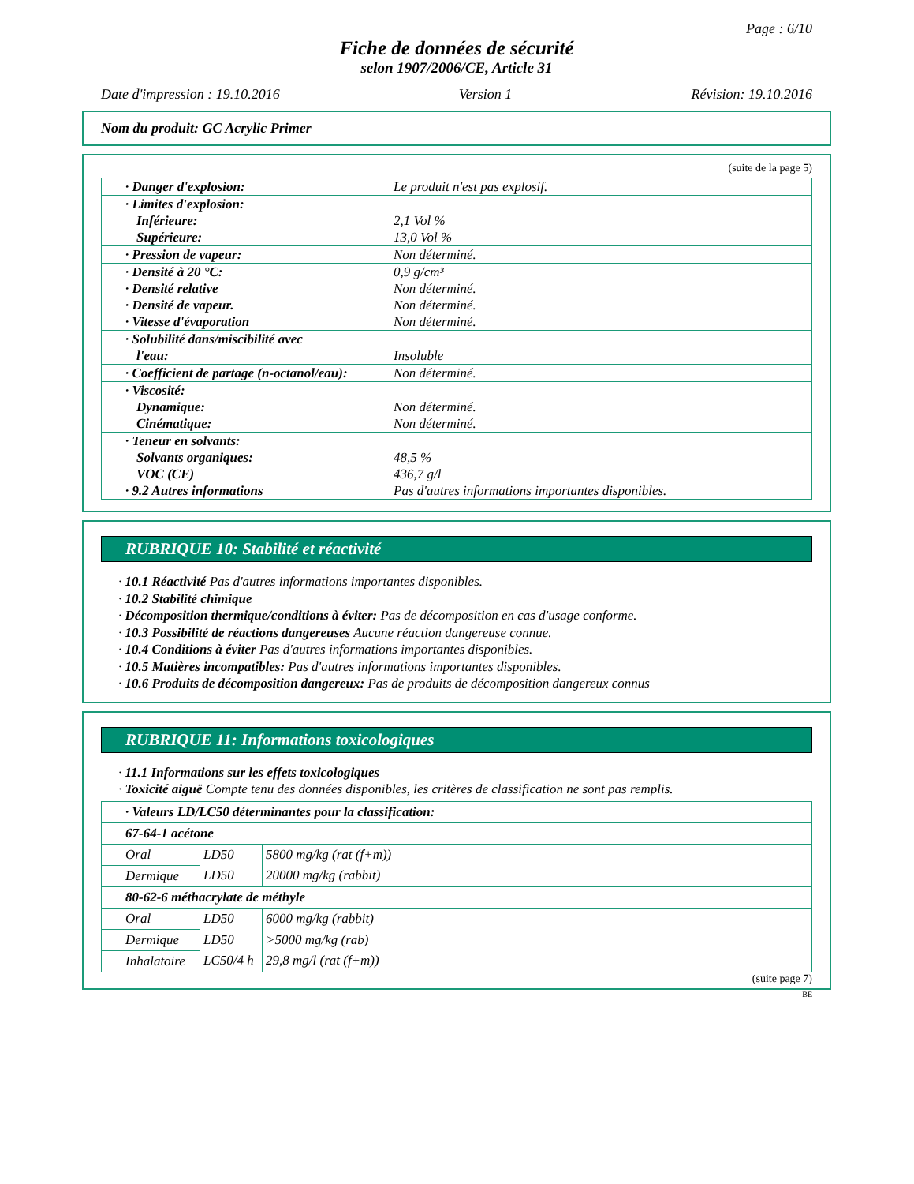Page : 6/10
Fiche de données de sécurité
selon 1907/2006/CE, Article 31
Date d'impression : 19.10.2016 Version 1 Révision: 19.10.2016
Nom du produit: GC Acrylic Primer
(suite de la page 5)
| · Danger d'explosion: | Le produit n'est pas explosif. |
| · Limites d'explosion: Inférieure: Supérieure: | 2,1 Vol % 13,0 Vol % |
| · Pression de vapeur: | Non déterminé. |
| · Densité à 20 °C: · Densité relative · Densité de vapeur. · Vitesse d'évaporation | 0,9 g/cm³ Non déterminé. Non déterminé. Non déterminé. |
| · Solubilité dans/miscibilité avec l'eau: | Insoluble |
| · Coefficient de partage (n-octanol/eau): | Non déterminé. |
| · Viscosité: Dynamique: Cinématique: | Non déterminé. Non déterminé. |
| · Teneur en solvants: Solvants organiques: VOC (CE) · 9.2 Autres informations | 48,5 % 436,7 g/l Pas d'autres informations importantes disponibles. |
RUBRIQUE 10: Stabilité et réactivité
· 10.1 Réactivité Pas d'autres informations importantes disponibles.
· 10.2 Stabilité chimique
· Décomposition thermique/conditions à éviter: Pas de décomposition en cas d'usage conforme.
· 10.3 Possibilité de réactions dangereuses Aucune réaction dangereuse connue.
· 10.4 Conditions à éviter Pas d'autres informations importantes disponibles.
· 10.5 Matières incompatibles: Pas d'autres informations importantes disponibles.
· 10.6 Produits de décomposition dangereux: Pas de produits de décomposition dangereux connus
RUBRIQUE 11: Informations toxicologiques
· 11.1 Informations sur les effets toxicologiques
· Toxicité aiguë Compte tenu des données disponibles, les critères de classification ne sont pas remplis.
| · Valeurs LD/LC50 déterminantes pour la classification: | | |
| 67-64-1 acétone | | |
| Oral | LD50 | 5800 mg/kg (rat (f+m)) |
| Dermique | LD50 | 20000 mg/kg (rabbit) |
| 80-62-6 méthacrylate de méthyle | | |
| Oral | LD50 | 6000 mg/kg (rabbit) |
| Dermique | LD50 | >5000 mg/kg (rab) |
| Inhalatoire | LC50/4 h | 29,8 mg/l (rat (f+m)) |
(suite page 7)
BE